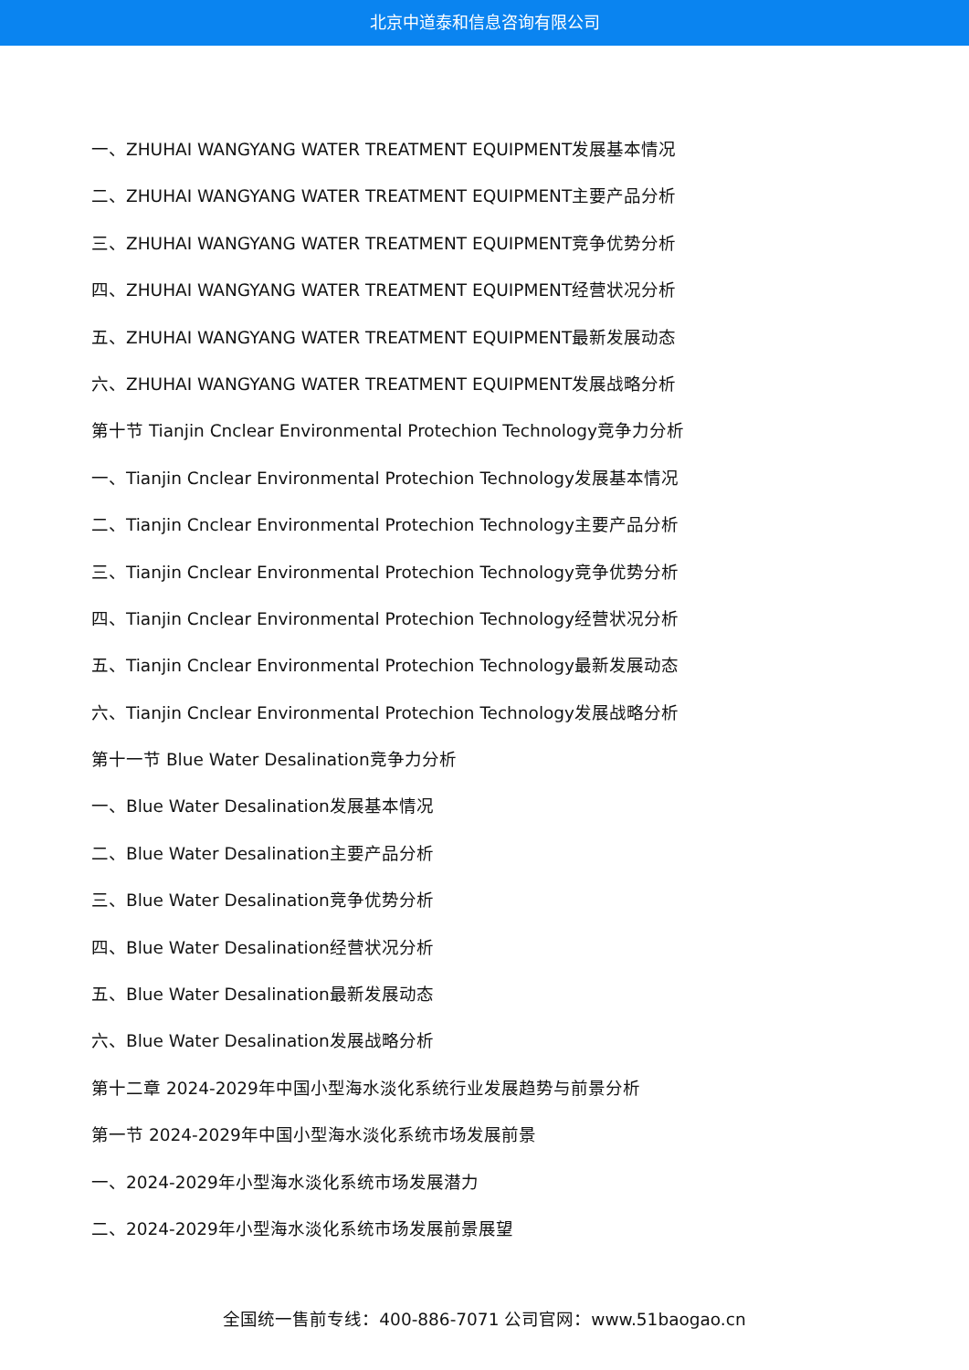北京中道泰和信息咨询有限公司
一、ZHUHAI WANGYANG WATER TREATMENT EQUIPMENT发展基本情况
二、ZHUHAI WANGYANG WATER TREATMENT EQUIPMENT主要产品分析
三、ZHUHAI WANGYANG WATER TREATMENT EQUIPMENT竞争优势分析
四、ZHUHAI WANGYANG WATER TREATMENT EQUIPMENT经营状况分析
五、ZHUHAI WANGYANG WATER TREATMENT EQUIPMENT最新发展动态
六、ZHUHAI WANGYANG WATER TREATMENT EQUIPMENT发展战略分析
第十节 Tianjin Cnclear Environmental Protechion Technology竞争力分析
一、Tianjin Cnclear Environmental Protechion Technology发展基本情况
二、Tianjin Cnclear Environmental Protechion Technology主要产品分析
三、Tianjin Cnclear Environmental Protechion Technology竞争优势分析
四、Tianjin Cnclear Environmental Protechion Technology经营状况分析
五、Tianjin Cnclear Environmental Protechion Technology最新发展动态
六、Tianjin Cnclear Environmental Protechion Technology发展战略分析
第十一节 Blue Water Desalination竞争力分析
一、Blue Water Desalination发展基本情况
二、Blue Water Desalination主要产品分析
三、Blue Water Desalination竞争优势分析
四、Blue Water Desalination经营状况分析
五、Blue Water Desalination最新发展动态
六、Blue Water Desalination发展战略分析
第十二章 2024-2029年中国小型海水淡化系统行业发展趋势与前景分析
第一节 2024-2029年中国小型海水淡化系统市场发展前景
一、2024-2029年小型海水淡化系统市场发展潜力
二、2024-2029年小型海水淡化系统市场发展前景展望
全国统一售前专线：400-886-7071 公司官网：www.51baogao.cn